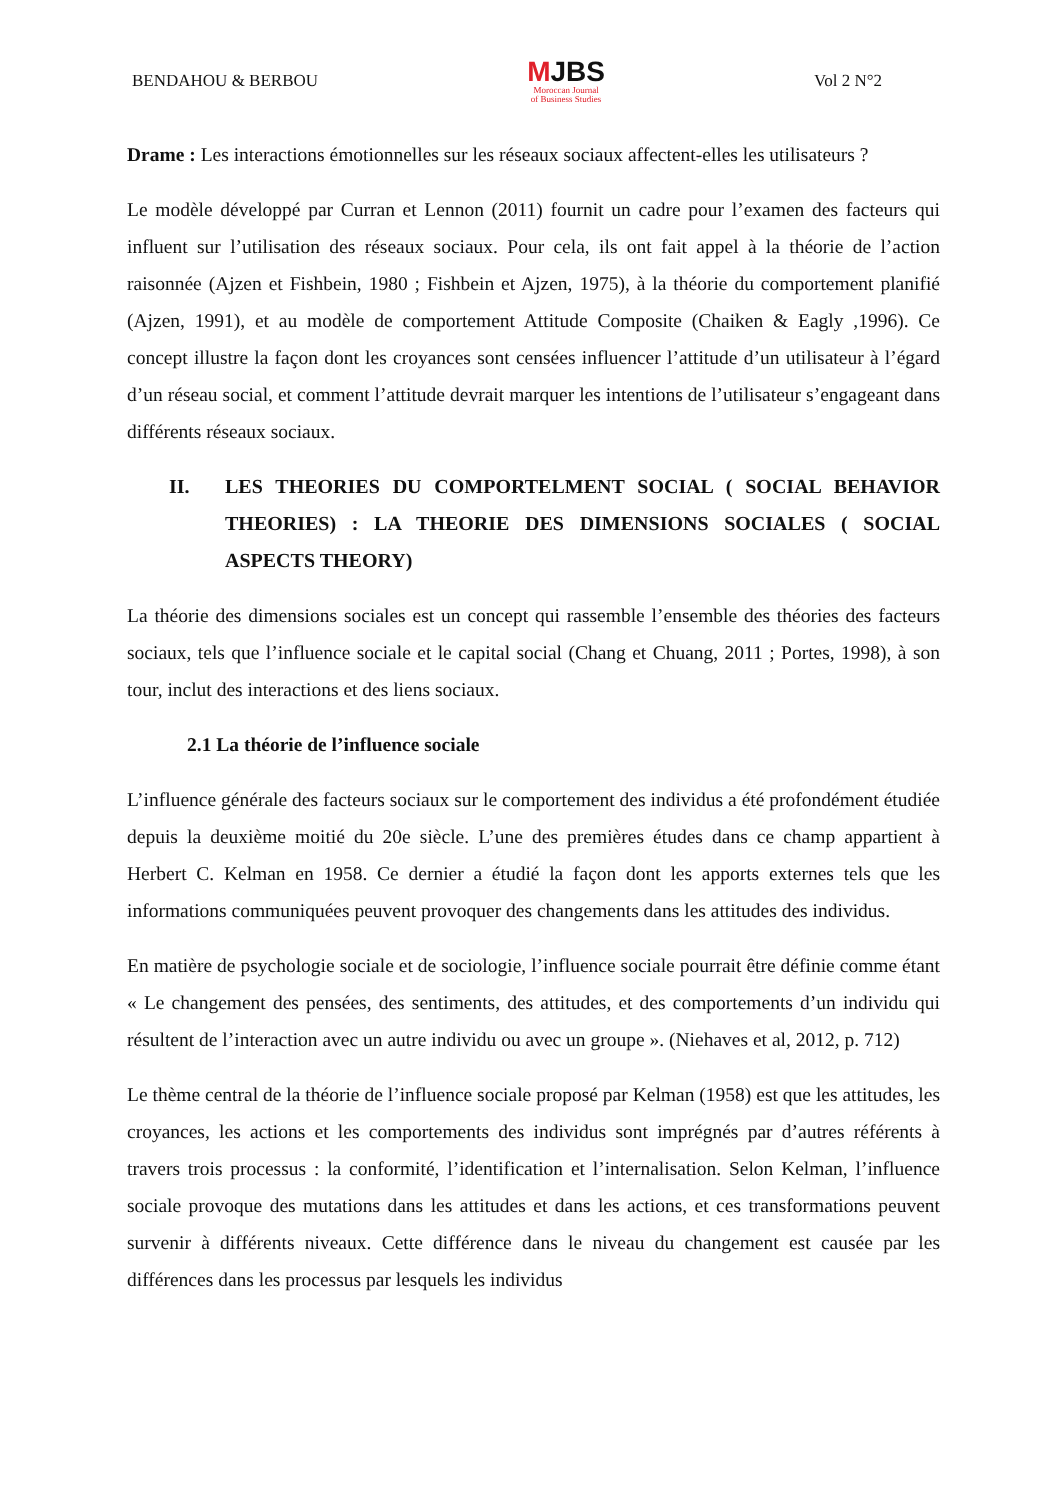BENDAHOU & BERBOU
MJBS
Moroccan Journal
of Business Studies
Vol 2 N°2
Drame : Les interactions émotionnelles sur les réseaux sociaux affectent-elles les utilisateurs ?
Le modèle développé par Curran et Lennon (2011) fournit un cadre pour l’examen des facteurs qui influent sur l’utilisation des réseaux sociaux. Pour cela, ils ont fait appel à la théorie de l’action raisonnée (Ajzen et Fishbein, 1980 ; Fishbein et Ajzen, 1975), à la théorie du comportement planifié (Ajzen, 1991), et au modèle de comportement Attitude Composite (Chaiken & Eagly ,1996). Ce concept illustre la façon dont les croyances sont censées influencer l’attitude d’un utilisateur à l’égard d’un réseau social, et comment l’attitude devrait marquer les intentions de l’utilisateur s’engageant dans différents réseaux sociaux.
II. LES THEORIES DU COMPORTELMENT SOCIAL ( SOCIAL BEHAVIOR THEORIES) : LA THEORIE DES DIMENSIONS SOCIALES ( SOCIAL ASPECTS THEORY)
La théorie des dimensions sociales est un concept qui rassemble l’ensemble des théories des facteurs sociaux, tels que l’influence sociale et le capital social (Chang et Chuang, 2011 ; Portes, 1998), à son tour, inclut des interactions et des liens sociaux.
2.1 La théorie de l’influence sociale
L’influence générale des facteurs sociaux sur le comportement des individus a été profondément étudiée depuis la deuxième moitié du 20e siècle. L’une des premières études dans ce champ appartient à Herbert C. Kelman en 1958. Ce dernier a étudié la façon dont les apports externes tels que les informations communiquées peuvent provoquer des changements dans les attitudes des individus.
En matière de psychologie sociale et de sociologie, l’influence sociale pourrait être définie comme étant « Le changement des pensées, des sentiments, des attitudes, et des comportements d’un individu qui résultent de l’interaction avec un autre individu ou avec un groupe ». (Niehaves et al, 2012, p. 712)
Le thème central de la théorie de l’influence sociale proposé par Kelman (1958) est que les attitudes, les croyances, les actions et les comportements des individus sont imprégnés par d’autres référents à travers trois processus : la conformité, l’identification et l’internalisation. Selon Kelman, l’influence sociale provoque des mutations dans les attitudes et dans les actions, et ces transformations peuvent survenir à différents niveaux. Cette différence dans le niveau du changement est causée par les différences dans les processus par lesquels les individus